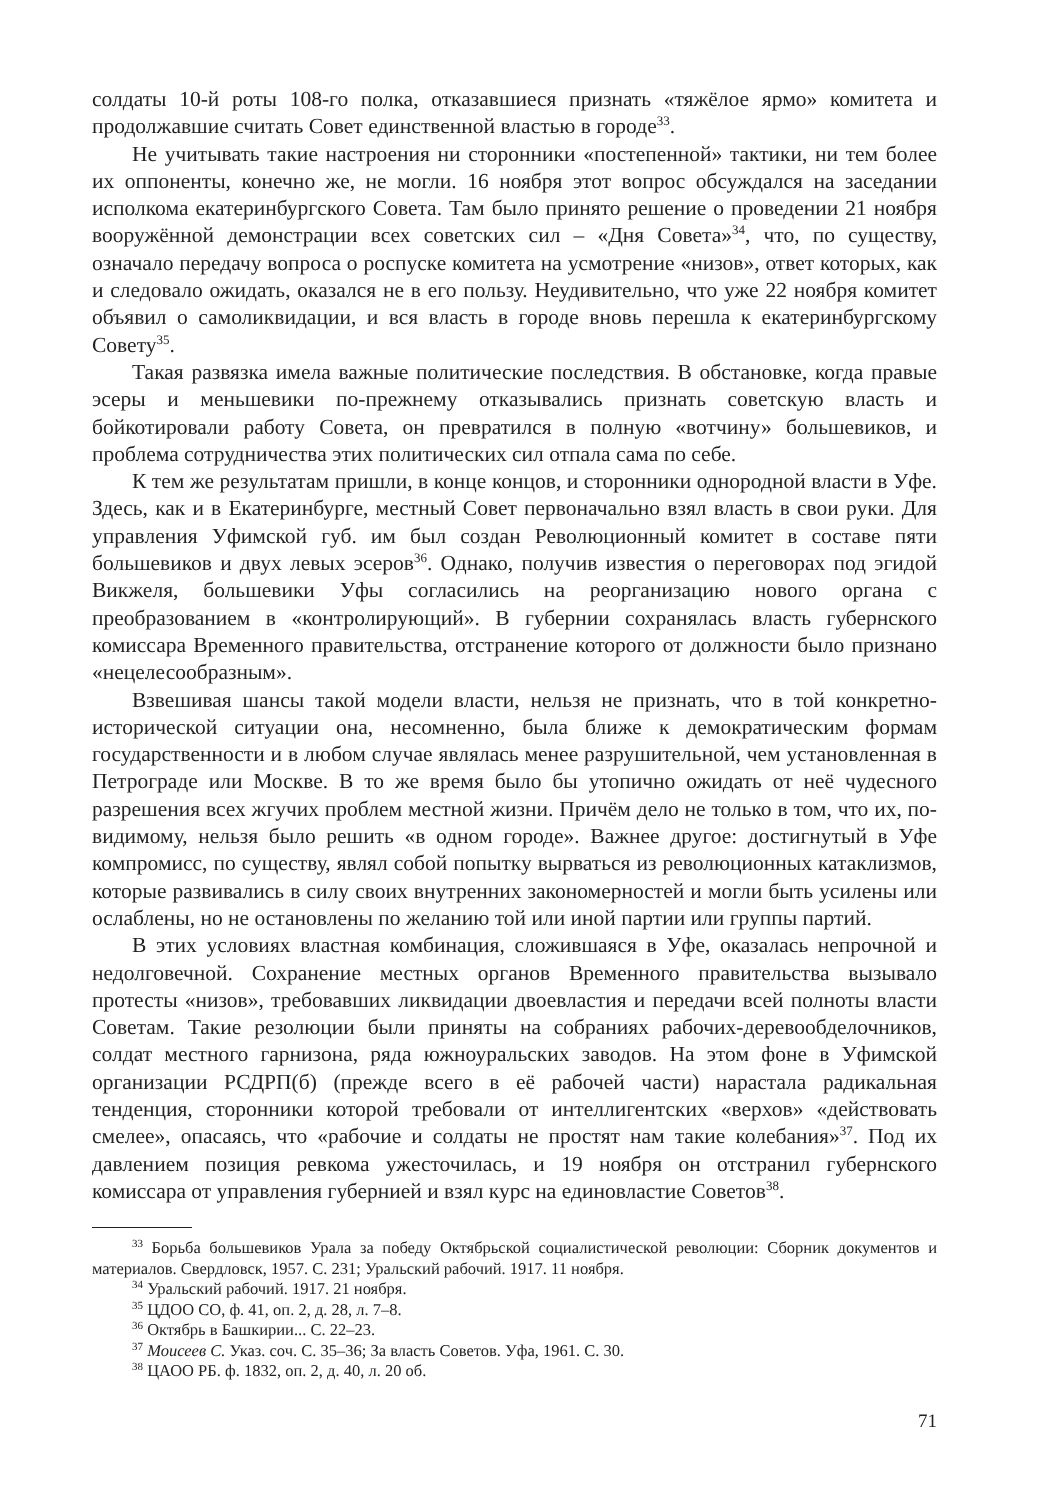солдаты 10-й роты 108-го полка, отказавшиеся признать «тяжёлое ярмо» комитета и продолжавшие считать Совет единственной властью в городе<sup>33</sup>.
Не учитывать такие настроения ни сторонники «постепенной» тактики, ни тем более их оппоненты, конечно же, не могли. 16 ноября этот вопрос обсуждался на заседании исполкома екатеринбургского Совета. Там было принято решение о проведении 21 ноября вооружённой демонстрации всех советских сил – «Дня Совета»<sup>34</sup>, что, по существу, означало передачу вопроса о роспуске комитета на усмотрение «низов», ответ которых, как и следовало ожидать, оказался не в его пользу. Неудивительно, что уже 22 ноября комитет объявил о самоликвидации, и вся власть в городе вновь перешла к екатеринбургскому Совету<sup>35</sup>.
Такая развязка имела важные политические последствия. В обстановке, когда правые эсеры и меньшевики по-прежнему отказывались признать советскую власть и бойкотировали работу Совета, он превратился в полную «вотчину» большевиков, и проблема сотрудничества этих политических сил отпала сама по себе.
К тем же результатам пришли, в конце концов, и сторонники однородной власти в Уфе. Здесь, как и в Екатеринбурге, местный Совет первоначально взял власть в свои руки. Для управления Уфимской губ. им был создан Революционный комитет в составе пяти большевиков и двух левых эсеров<sup>36</sup>. Однако, получив известия о переговорах под эгидой Викжеля, большевики Уфы согласились на реорганизацию нового органа с преобразованием в «контролирующий». В губернии сохранялась власть губернского комиссара Временного правительства, отстранение которого от должности было признано «нецелесообразным».
Взвешивая шансы такой модели власти, нельзя не признать, что в той конкретно-исторической ситуации она, несомненно, была ближе к демократическим формам государственности и в любом случае являлась менее разрушительной, чем установленная в Петрограде или Москве. В то же время было бы утопично ожидать от неё чудесного разрешения всех жгучих проблем местной жизни. Причём дело не только в том, что их, по-видимому, нельзя было решить «в одном городе». Важнее другое: достигнутый в Уфе компромисс, по существу, являл собой попытку вырваться из революционных катаклизмов, которые развивались в силу своих внутренних закономерностей и могли быть усилены или ослаблены, но не остановлены по желанию той или иной партии или группы партий.
В этих условиях властная комбинация, сложившаяся в Уфе, оказалась непрочной и недолговечной. Сохранение местных органов Временного правительства вызывало протесты «низов», требовавших ликвидации двоевластия и передачи всей полноты власти Советам. Такие резолюции были приняты на собраниях рабочих-деревообделочников, солдат местного гарнизона, ряда южноуральских заводов. На этом фоне в Уфимской организации РСДРП(б) (прежде всего в её рабочей части) нарастала радикальная тенденция, сторонники которой требовали от интеллигентских «верхов» «действовать смелее», опасаясь, что «рабочие и солдаты не простят нам такие колебания»<sup>37</sup>. Под их давлением позиция ревкома ужесточилась, и 19 ноября он отстранил губернского комиссара от управления губернией и взял курс на единовластие Советов<sup>38</sup>.
<sup>33</sup> Борьба большевиков Урала за победу Октябрьской социалистической революции: Сборник документов и материалов. Свердловск, 1957. С. 231; Уральский рабочий. 1917. 11 ноября.
<sup>34</sup> Уральский рабочий. 1917. 21 ноября.
<sup>35</sup> ЦДОО СО, ф. 41, оп. 2, д. 28, л. 7–8.
<sup>36</sup> Октябрь в Башкирии... С. 22–23.
<sup>37</sup> Моисеев С. Указ. соч. С. 35–36; За власть Советов. Уфа, 1961. С. 30.
<sup>38</sup> ЦАОО РБ. ф. 1832, оп. 2, д. 40, л. 20 об.
71